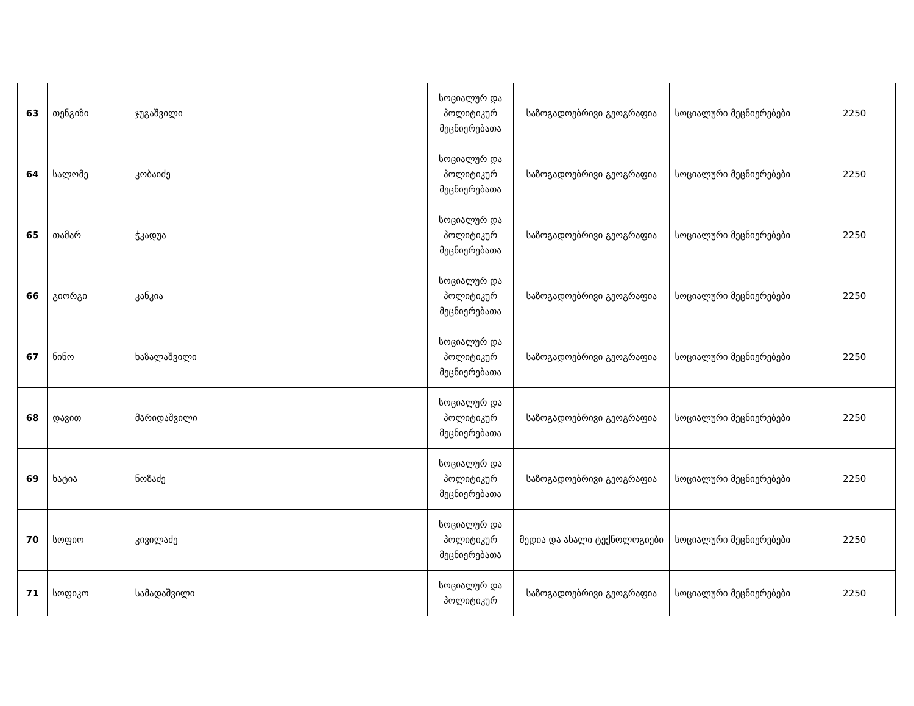| 63 | თენგიზი | ჯუგაშვილი | | | სოციალურ და პოლიტიკურ მეცნიერებათა | საზოგადოებრივი გეოგრაფია | სოციალური მეცნიერებები | 2250 |
| 64 | სალომე | კობაიძე | | | სოციალურ და პოლიტიკურ მეცნიერებათა | საზოგადოებრივი გეოგრაფია | სოციალური მეცნიერებები | 2250 |
| 65 | თამარ | ჭკადუა | | | სოციალურ და პოლიტიკურ მეცნიერებათა | საზოგადოებრივი გეოგრაფია | სოციალური მეცნიერებები | 2250 |
| 66 | გიორგი | კანკია | | | სოციალურ და პოლიტიკურ მეცნიერებათა | საზოგადოებრივი გეოგრაფია | სოციალური მეცნიერებები | 2250 |
| 67 | ნინო | ხაზალაშვილი | | | სოციალურ და პოლიტიკურ მეცნიერებათა | საზოგადოებრივი გეოგრაფია | სოციალური მეცნიერებები | 2250 |
| 68 | დავით | მარიდაშვილი | | | სოციალურ და პოლიტიკურ მეცნიერებათა | საზოგადოებრივი გეოგრაფია | სოციალური მეცნიერებები | 2250 |
| 69 | ხატია | ნოზაძე | | | სოციალურ და პოლიტიკურ მეცნიერებათა | საზოგადოებრივი გეოგრაფია | სოციალური მეცნიერებები | 2250 |
| 70 | სოფიო | კივილაძე | | | სოციალურ და პოლიტიკურ მეცნიერებათა | მედია და ახალი ტექნოლოგიები | სოციალური მეცნიერებები | 2250 |
| 71 | სოფიკო | სამადაშვილი | | | სოციალურ და პოლიტიკურ | საზოგადოებრივი გეოგრაფია | სოციალური მეცნიერებები | 2250 |